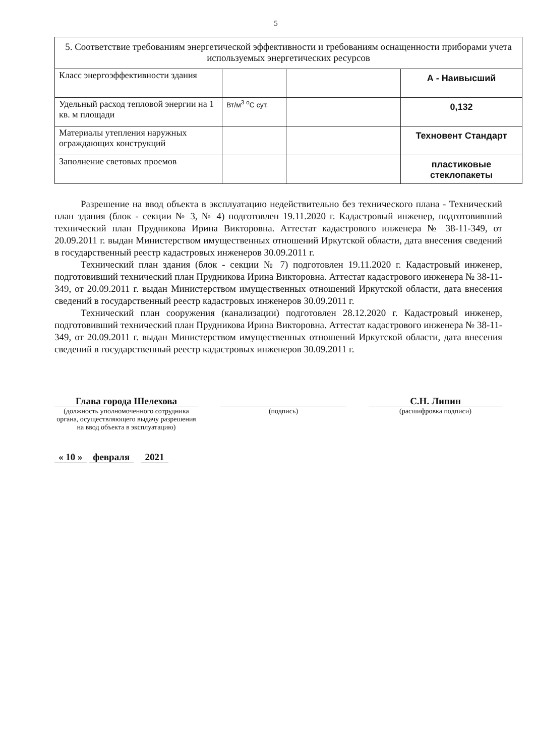5
| 5. Соответствие требованиям энергетической эффективности и требованиям оснащенности приборами учета используемых энергетических ресурсов | | | |
| Класс энергоэффективности здания | | | А - Наивысший |
| Удельный расход тепловой энергии на 1 кв. м площади | Вт/м<sup>3</sup> <sup>о</sup>С сут. | | 0,132 |
| Материалы утепления наружных ограждающих конструкций | | | Техновент Стандарт |
| Заполнение световых проемов | | | пластиковые стеклопакеты |
Разрешение на ввод объекта в эксплуатацию недействительно без технического плана - Технический план здания (блок - секции № 3, № 4) подготовлен 19.11.2020 г. Кадастровый инженер, подготовивший технический план Прудникова Ирина Викторовна. Аттестат кадастрового инженера № 38-11-349, от 20.09.2011 г. выдан Министерством имущественных отношений Иркутской области, дата внесения сведений в государственный реестр кадастровых инженеров 30.09.2011 г.
Технический план здания (блок - секции № 7) подготовлен 19.11.2020 г. Кадастровый инженер, подготовивший технический план Прудникова Ирина Викторовна. Аттестат кадастрового инженера № 38-11-349, от 20.09.2011 г. выдан Министерством имущественных отношений Иркутской области, дата внесения сведений в государственный реестр кадастровых инженеров 30.09.2011 г.
Технический план сооружения (канализации) подготовлен 28.12.2020 г. Кадастровый инженер, подготовивший технический план Прудникова Ирина Викторовна. Аттестат кадастрового инженера № 38-11-349, от 20.09.2011 г. выдан Министерством имущественных отношений Иркутской области, дата внесения сведений в государственный реестр кадастровых инженеров 30.09.2011 г.
Глава города Шелехова
(должность уполномоченного сотрудника органа, осуществляющего выдачу разрешения на ввод объекта в эксплуатацию)
(подпись)
С.Н. Липин
(расшифровка подписи)
« 10 » февраля 2021